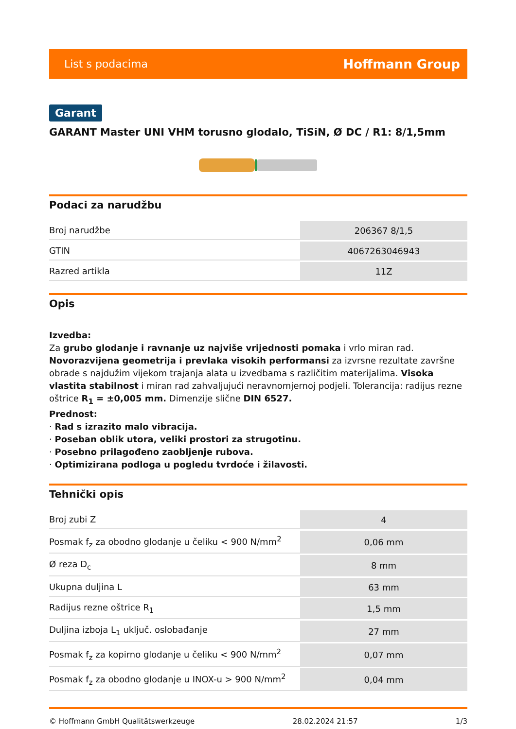List s podacima Hoffmann Group
Garant
GARANT Master UNI VHM torusno glodalo, TiSiN, Ø DC / R1: 8/1,5mm
Podaci za narudžbu
| Broj narudžbe | 206367 8/1,5 |
| GTIN | 4067263046943 |
| Razred artikla | 11Z |
Opis
Izvedba:
Za grubo glodanje i ravnanje uz najviše vrijednosti pomaka i vrlo miran rad. Novorazvijena geometrija i prevlaka visokih performansi za izvrsne rezultate završne obrade s najdužim vijekom trajanja alata u izvedbama s različitim materijalima. Visoka vlastita stabilnost i miran rad zahvaljujući neravnomjernoj podjeli. Tolerancija: radijus rezne oštrice R<sub>1</sub> = ±0,005 mm. Dimenzije slične DIN 6527.
Prednost:
· Rad s izrazito malo vibracija.
· Poseban oblik utora, veliki prostori za strugotinu.
· Posebno prilagođeno zaobljenje rubova.
· Optimizirana podloga u pogledu tvrdoće i žilavosti.
Tehnički opis
| Broj zubi Z | 4 |
| Posmak f<sub>z</sub> za obodno glodanje u čeliku < 900 N/mm<sup>2</sup> | 0,06 mm |
| Ø reza D<sub>c</sub> | 8 mm |
| Ukupna duljina L | 63 mm |
| Radijus rezne oštrice R<sub>1</sub> | 1,5 mm |
| Duljina izboja L<sub>1</sub> uključ. oslobađanje | 27 mm |
| Posmak f<sub>z</sub> za kopirno glodanje u čeliku < 900 N/mm<sup>2</sup> | 0,07 mm |
| Posmak f<sub>z</sub> za obodno glodanje u INOX-u > 900 N/mm<sup>2</sup> | 0,04 mm |
© Hoffmann GmbH Qualitätswerkzeuge 28.02.2024 21:57 1/3